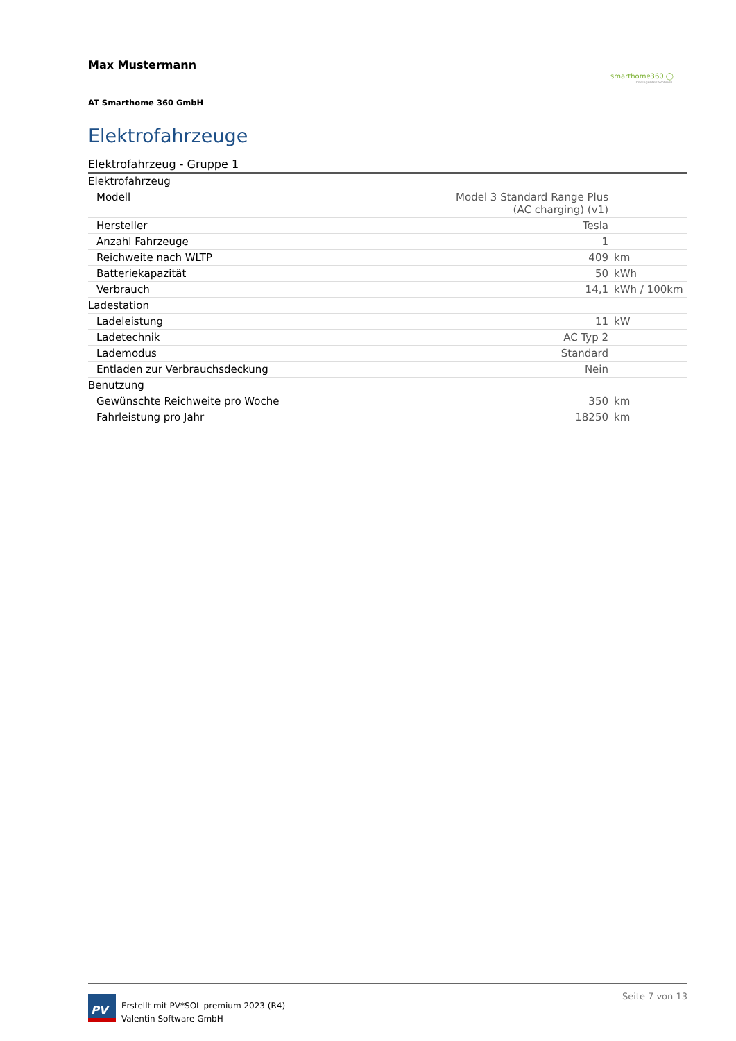Max Mustermann
smarthome360 ◯
Intelligentes Wohnen.
AT Smarthome 360 GmbH
Elektrofahrzeuge
Elektrofahrzeug - Gruppe 1
| Elektrofahrzeug | | |
| Modell | Model 3 Standard Range Plus (AC charging) (v1) | |
| Hersteller | Tesla | |
| Anzahl Fahrzeuge | 1 | |
| Reichweite nach WLTP | 409 | km |
| Batteriekapazität | 50 | kWh |
| Verbrauch | 14,1 | kWh / 100km |
| Ladestation | | |
| Ladeleistung | 11 | kW |
| Ladetechnik | AC Typ 2 | |
| Lademodus | Standard | |
| Entladen zur Verbrauchsdeckung | Nein | |
| Benutzung | | |
| Gewünschte Reichweite pro Woche | 350 | km |
| Fahrleistung pro Jahr | 18250 | km |
PV
Erstellt mit PV*SOL premium 2023 (R4)
Valentin Software GmbH
Seite 7 von 13